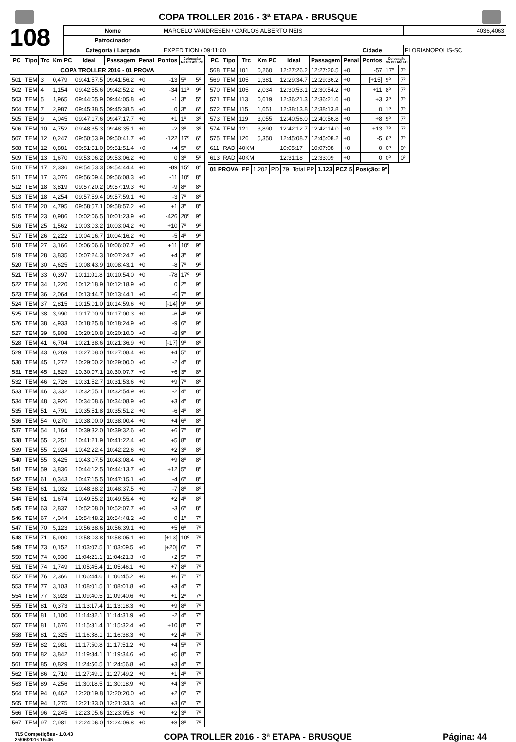COPA TROLLER 2016 - 3ª ETAPA - BRUSQUE
108
| Nome | MARCELO VANDRESEN / CARLOS ALBERTO NEIS | | | 4036,4063 |
| Patrocinador | | | | |
| Categoria / Largada | EXPEDITION / 09:11:00 | Cidade | FLORIANOPOLIS-SC | |
| PC | Tipo | Trc | Km PC | Ideal | Passagem | Penal | Pontos | Colocação No PC Até PC | |
| --- | --- | --- | --- | --- | --- | --- | --- | --- | --- |
| COPA TROLLER 2016 - 01 PROVA | | | | | | | | | |
| 501 | TEM | 3 | 0,479 | 09:41:57.5 | 09:41:56.2 | +0 | -13 | 5º | 5º |
| 502 | TEM | 4 | 1,154 | 09:42:55.6 | 09:42:52.2 | +0 | -34 | 11º | 9º |
| 503 | TEM | 5 | 1,965 | 09:44:05.9 | 09:44:05.8 | +0 | -1 | 3º | 5º |
| 504 | TEM | 7 | 2,987 | 09:45:38.5 | 09:45:38.5 | +0 | 0 | 3º | 6º |
| 505 | TEM | 9 | 4,045 | 09:47:17.6 | 09:47:17.7 | +0 | +1 | 1º | 3º |
| 506 | TEM | 10 | 4,752 | 09:48:35.3 | 09:48:35.1 | +0 | -2 | 3º | 3º |
| 507 | TEM | 12 | 0,247 | 09:50:53.9 | 09:50:41.7 | +0 | -122 | 17º | 6º |
| 508 | TEM | 12 | 0,881 | 09:51:51.0 | 09:51:51.4 | +0 | +4 | 5º | 6º |
| 509 | TEM | 13 | 1,670 | 09:53:06.2 | 09:53:06.2 | +0 | 0 | 3º | 5º |
| 510 | TEM | 17 | 2,336 | 09:54:53.3 | 09:54:44.4 | +0 | -89 | 15º | 8º |
| 511 | TEM | 17 | 3,076 | 09:56:09.4 | 09:56:08.3 | +0 | -11 | 10º | 8º |
| 512 | TEM | 18 | 3,819 | 09:57:20.2 | 09:57:19.3 | +0 | -9 | 8º | 8º |
| 513 | TEM | 18 | 4,254 | 09:57:59.4 | 09:57:59.1 | +0 | -3 | 7º | 8º |
| 514 | TEM | 20 | 4,795 | 09:58:57.1 | 09:58:57.2 | +0 | +1 | 3º | 8º |
| 515 | TEM | 23 | 0,986 | 10:02:06.5 | 10:01:23.9 | +0 | -426 | 20º | 9º |
| 516 | TEM | 25 | 1,562 | 10:03:03.2 | 10:03:04.2 | +0 | +10 | 7º | 9º |
| 517 | TEM | 26 | 2,222 | 10:04:16.7 | 10:04:16.2 | +0 | -5 | 4º | 9º |
| 518 | TEM | 27 | 3,166 | 10:06:06.6 | 10:06:07.7 | +0 | +11 | 10º | 9º |
| 519 | TEM | 28 | 3,835 | 10:07:24.3 | 10:07:24.7 | +0 | +4 | 3º | 9º |
| 520 | TEM | 30 | 4,625 | 10:08:43.9 | 10:08:43.1 | +0 | -8 | 7º | 9º |
| 521 | TEM | 33 | 0,397 | 10:11:01.8 | 10:10:54.0 | +0 | -78 | 17º | 9º |
| 522 | TEM | 34 | 1,220 | 10:12:18.9 | 10:12:18.9 | +0 | 0 | 2º | 9º |
| 523 | TEM | 36 | 2,064 | 10:13:44.7 | 10:13:44.1 | +0 | -6 | 7º | 9º |
| 524 | TEM | 37 | 2,815 | 10:15:01.0 | 10:14:59.6 | +0 | [-14] | 9º | 9º |
| 525 | TEM | 38 | 3,990 | 10:17:00.9 | 10:17:00.3 | +0 | -6 | 4º | 9º |
| 526 | TEM | 38 | 4,933 | 10:18:25.8 | 10:18:24.9 | +0 | -9 | 6º | 9º |
| 527 | TEM | 39 | 5,808 | 10:20:10.8 | 10:20:10.0 | +0 | -8 | 9º | 9º |
| 528 | TEM | 41 | 6,704 | 10:21:38.6 | 10:21:36.9 | +0 | [-17] | 9º | 8º |
| 529 | TEM | 43 | 0,269 | 10:27:08.0 | 10:27:08.4 | +0 | +4 | 5º | 8º |
| 530 | TEM | 45 | 1,272 | 10:29:00.2 | 10:29:00.0 | +0 | -2 | 4º | 8º |
| 531 | TEM | 45 | 1,829 | 10:30:07.1 | 10:30:07.7 | +0 | +6 | 3º | 8º |
| 532 | TEM | 46 | 2,726 | 10:31:52.7 | 10:31:53.6 | +0 | +9 | 7º | 8º |
| 533 | TEM | 46 | 3,332 | 10:32:55.1 | 10:32:54.9 | +0 | -2 | 4º | 8º |
| 534 | TEM | 48 | 3,926 | 10:34:08.6 | 10:34:08.9 | +0 | +3 | 4º | 8º |
| 535 | TEM | 51 | 4,791 | 10:35:51.8 | 10:35:51.2 | +0 | -6 | 4º | 8º |
| 536 | TEM | 54 | 0,270 | 10:38:00.0 | 10:38:00.4 | +0 | +4 | 6º | 8º |
| 537 | TEM | 54 | 1,164 | 10:39:32.0 | 10:39:32.6 | +0 | +6 | 7º | 8º |
| 538 | TEM | 55 | 2,251 | 10:41:21.9 | 10:41:22.4 | +0 | +5 | 8º | 8º |
| 539 | TEM | 55 | 2,924 | 10:42:22.4 | 10:42:22.6 | +0 | +2 | 3º | 8º |
| 540 | TEM | 55 | 3,425 | 10:43:07.5 | 10:43:08.4 | +0 | +9 | 8º | 8º |
| 541 | TEM | 59 | 3,836 | 10:44:12.5 | 10:44:13.7 | +0 | +12 | 5º | 8º |
| 542 | TEM | 61 | 0,343 | 10:47:15.5 | 10:47:15.1 | +0 | -4 | 6º | 8º |
| 543 | TEM | 61 | 1,032 | 10:48:38.2 | 10:48:37.5 | +0 | -7 | 8º | 8º |
| 544 | TEM | 61 | 1,674 | 10:49:55.2 | 10:49:55.4 | +0 | +2 | 4º | 8º |
| 545 | TEM | 63 | 2,837 | 10:52:08.0 | 10:52:07.7 | +0 | -3 | 6º | 8º |
| 546 | TEM | 67 | 4,044 | 10:54:48.2 | 10:54:48.2 | +0 | 0 | 1º | 7º |
| 547 | TEM | 70 | 5,123 | 10:56:38.6 | 10:56:39.1 | +0 | +5 | 6º | 7º |
| 548 | TEM | 71 | 5,900 | 10:58:03.8 | 10:58:05.1 | +0 | [+13] | 10º | 7º |
| 549 | TEM | 73 | 0,152 | 11:03:07.5 | 11:03:09.5 | +0 | [+20] | 6º | 7º |
| 550 | TEM | 74 | 0,930 | 11:04:21.1 | 11:04:21.3 | +0 | +2 | 5º | 7º |
| 551 | TEM | 74 | 1,749 | 11:05:45.4 | 11:05:46.1 | +0 | +7 | 8º | 7º |
| 552 | TEM | 76 | 2,366 | 11:06:44.6 | 11:06:45.2 | +0 | +6 | 7º | 7º |
| 553 | TEM | 77 | 3,103 | 11:08:01.5 | 11:08:01.8 | +0 | +3 | 4º | 7º |
| 554 | TEM | 77 | 3,928 | 11:09:40.5 | 11:09:40.6 | +0 | +1 | 2º | 7º |
| 555 | TEM | 81 | 0,373 | 11:13:17.4 | 11:13:18.3 | +0 | +9 | 8º | 7º |
| 556 | TEM | 81 | 1,100 | 11:14:32.1 | 11:14:31.9 | +0 | -2 | 4º | 7º |
| 557 | TEM | 81 | 1,676 | 11:15:31.4 | 11:15:32.4 | +0 | +10 | 8º | 7º |
| 558 | TEM | 81 | 2,325 | 11:16:38.1 | 11:16:38.3 | +0 | +2 | 4º | 7º |
| 559 | TEM | 82 | 2,981 | 11:17:50.8 | 11:17:51.2 | +0 | +4 | 5º | 7º |
| 560 | TEM | 82 | 3,842 | 11:19:34.1 | 11:19:34.6 | +0 | +5 | 8º | 7º |
| 561 | TEM | 85 | 0,829 | 11:24:56.5 | 11:24:56.8 | +0 | +3 | 4º | 7º |
| 562 | TEM | 86 | 2,710 | 11:27:49.1 | 11:27:49.2 | +0 | +1 | 4º | 7º |
| 563 | TEM | 89 | 4,256 | 11:30:18.5 | 11:30:18.9 | +0 | +4 | 3º | 7º |
| 564 | TEM | 94 | 0,462 | 12:20:19.8 | 12:20:20.0 | +0 | +2 | 6º | 7º |
| 565 | TEM | 94 | 1,275 | 12:21:33.0 | 12:21:33.3 | +0 | +3 | 6º | 7º |
| 566 | TEM | 96 | 2,245 | 12:23:05.6 | 12:23:05.8 | +0 | +2 | 3º | 7º |
| 567 | TEM | 97 | 2,981 | 12:24:06.0 | 12:24:06.8 | +0 | +8 | 8º | 7º |
| PC | Tipo | Trc | Km PC | Ideal | Passagem | Penal | Pontos | Colocação No PC Até PC | |
| --- | --- | --- | --- | --- | --- | --- | --- | --- | --- |
| 568 | TEM | 101 | 0,260 | 12:27:26.2 | 12:27:20.5 | +0 | -57 | 17º | 7º |
| 569 | TEM | 105 | 1,381 | 12:29:34.7 | 12:29:36.2 | +0 | [+15] | 9º | 7º |
| 570 | TEM | 105 | 2,034 | 12:30:53.1 | 12:30:54.2 | +0 | +11 | 8º | 7º |
| 571 | TEM | 113 | 0,619 | 12:36:21.3 | 12:36:21.6 | +0 | +3 | 3º | 7º |
| 572 | TEM | 115 | 1,651 | 12:38:13.8 | 12:38:13.8 | +0 | 0 | 1º | 7º |
| 573 | TEM | 119 | 3,055 | 12:40:56.0 | 12:40:56.8 | +0 | +8 | 9º | 7º |
| 574 | TEM | 121 | 3,890 | 12:42:12.7 | 12:42:14.0 | +0 | +13 | 7º | 7º |
| 575 | TEM | 126 | 5,350 | 12:45:08.7 | 12:45:08.2 | +0 | -5 | 6º | 7º |
| 611 | RAD | 40KM | | 10:05:17 | 10:07:08 | +0 | 0 | 0º | 0º |
| 613 | RAD | 40KM | | 12:31:18 | 12:33:09 | +0 | 0 | 0º | 0º |
| 01 PROVA | PP | 1.202 | PD | 79 | Total PP | 1.123 | PCZ 5 | Posição: 9º |
T15 Competições - 1.0.43
25/06/2016 15:46
COPA TROLLER 2016 - 3ª ETAPA - BRUSQUE Página: 44